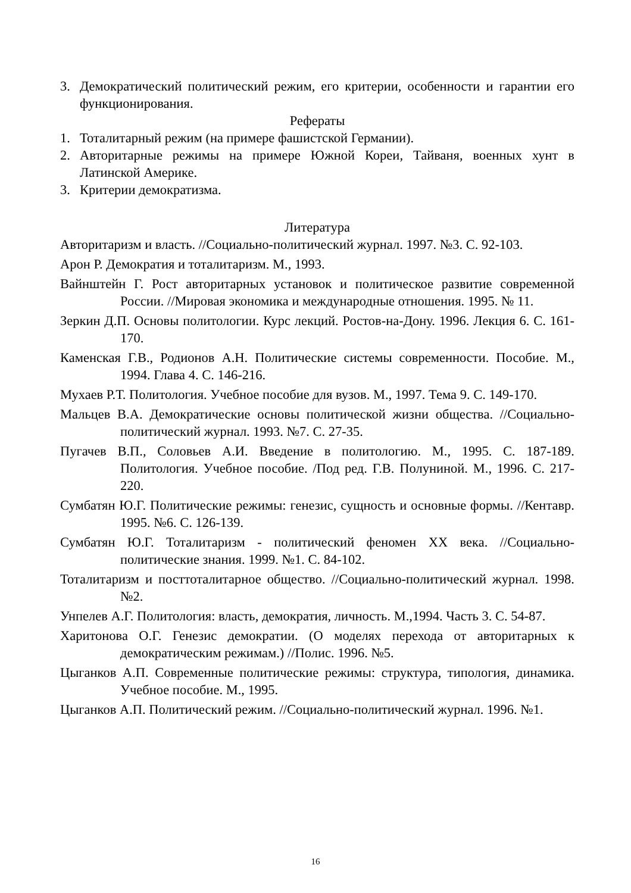3. Демократический политический режим, его критерии, особенности и гарантии его функционирования.
Рефераты
1. Тоталитарный режим (на примере фашистской Германии).
2. Авторитарные режимы на примере Южной Кореи, Тайваня, военных хунт в Латинской Америке.
3. Критерии демократизма.
Литература
Авторитаризм и власть. //Социально-политический журнал. 1997. №3. С. 92-103.
Арон Р. Демократия и тоталитаризм. М., 1993.
Вайнштейн Г. Рост авторитарных установок и политическое развитие современной России. //Мировая экономика и международные отношения. 1995. № 11.
Зеркин Д.П. Основы политологии. Курс лекций. Ростов-на-Дону. 1996. Лекция 6. С. 161-170.
Каменская Г.В., Родионов А.Н. Политические системы современности. Пособие. М., 1994. Глава 4. С. 146-216.
Мухаев Р.Т. Политология. Учебное пособие для вузов. М., 1997. Тема 9. С. 149-170.
Мальцев В.А. Демократические основы политической жизни общества. //Социально-политический журнал. 1993. №7. С. 27-35.
Пугачев В.П., Соловьев А.И. Введение в политологию. М., 1995. С. 187-189. Политология. Учебное пособие. /Под ред. Г.В. Полуниной. М., 1996. С. 217-220.
Сумбатян Ю.Г. Политические режимы: генезис, сущность и основные формы. //Кентавр. 1995. №6. С. 126-139.
Сумбатян Ю.Г. Тоталитаризм - политический феномен XX века. //Социально-политические знания. 1999. №1. С. 84-102.
Тоталитаризм и посттоталитарное общество. //Социально-политический журнал. 1998. №2.
Унпелев А.Г. Политология: власть, демократия, личность. М.,1994. Часть 3. С. 54-87.
Харитонова О.Г. Генезис демократии. (О моделях перехода от авторитарных к демократическим режимам.) //Полис. 1996. №5.
Цыганков А.П. Современные политические режимы: структура, типология, динамика. Учебное пособие. М., 1995.
Цыганков А.П. Политический режим. //Социально-политический журнал. 1996. №1.
16